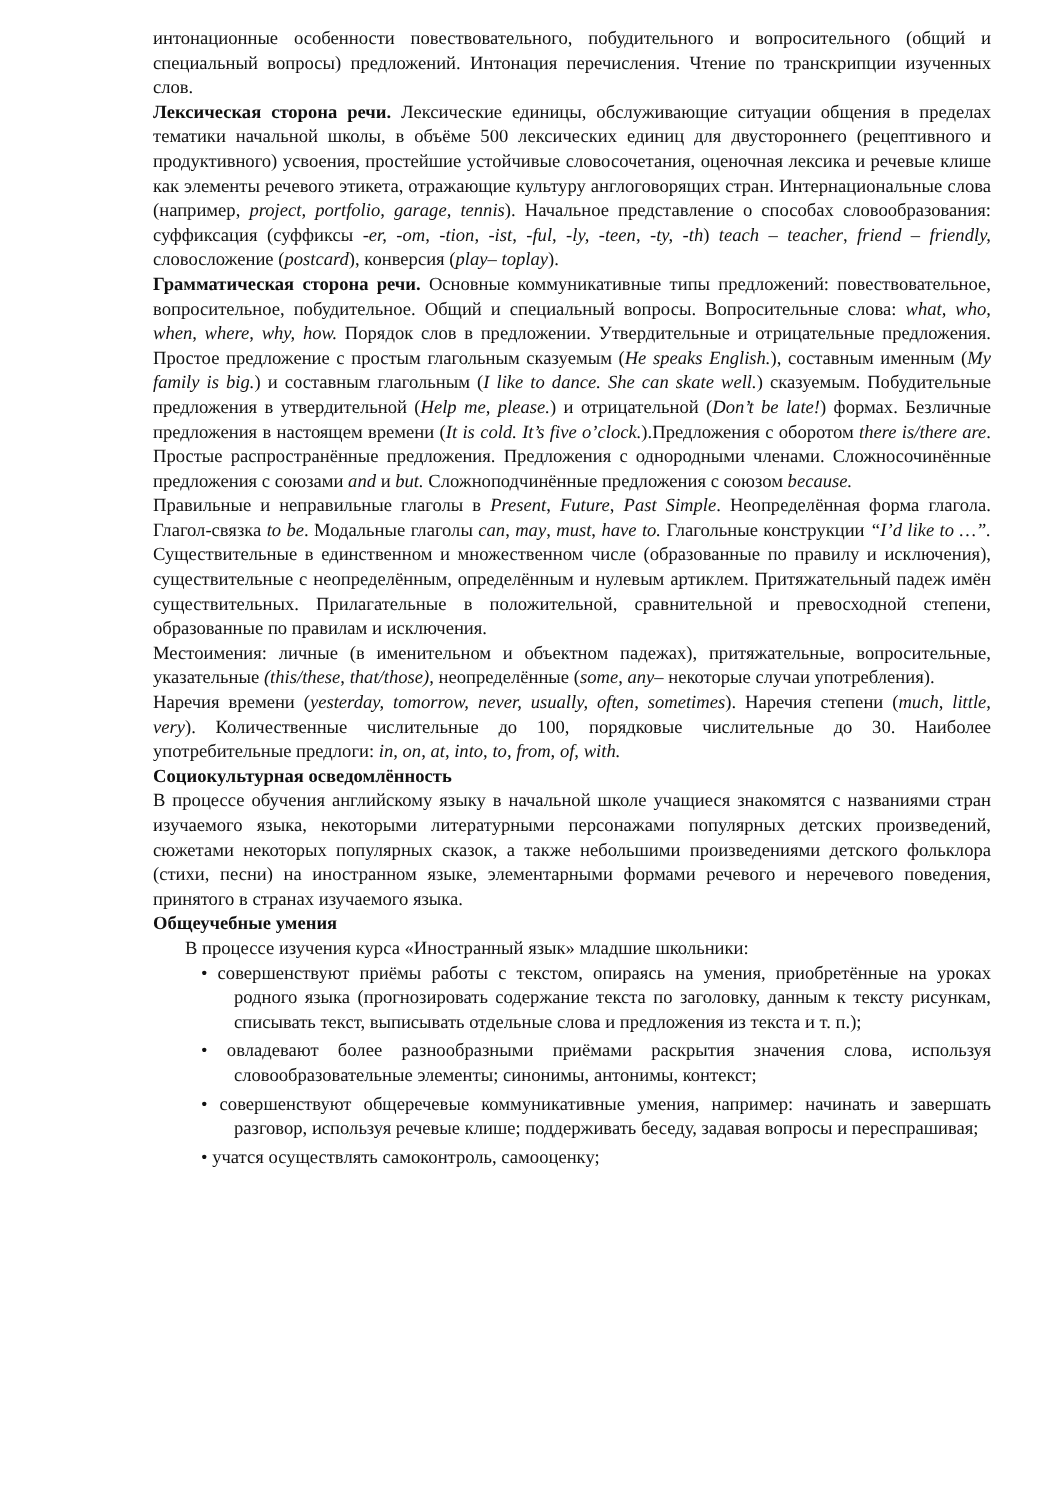интонационные особенности повествовательного, побудительного и вопросительного (общий и специальный вопросы) предложений. Интонация перечисления. Чтение по транскрипции изученных слов.
Лексическая сторона речи. Лексические единицы, обслуживающие ситуации общения в пределах тематики начальной школы, в объёме 500 лексических единиц для двустороннего (рецептивного и продуктивного) усвоения, простейшие устойчивые словосочетания, оценочная лексика и речевые клише как элементы речевого этикета, отражающие культуру англоговорящих стран. Интернациональные слова (например, project, portfolio, garage, tennis). Начальное представление о способах словообразования: суффиксация (суффиксы -er, -om, -tion, -ist, -ful, -ly, -teen, -ty, -th) teach – teacher, friend – friendly, словосложение (postcard), конверсия (play– toplay).
Грамматическая сторона речи. Основные коммуникативные типы предложений: повествовательное, вопросительное, побудительное. Общий и специальный вопросы. Вопросительные слова: what, who, when, where, why, how. Порядок слов в предложении. Утвердительные и отрицательные предложения. Простое предложение с простым глагольным сказуемым (He speaks English.), составным именным (My family is big.) и составным глагольным (I like to dance. She can skate well.) сказуемым. Побудительные предложения в утвердительной (Help me, please.) и отрицательной (Don’t be late!) формах. Безличные предложения в настоящем времени (It is cold. It’s five o’clock.).Предложения с оборотом there is/there are. Простые распространённые предложения. Предложения с однородными членами. Сложносочинённые предложения с союзами and и but. Сложноподчинённые предложения с союзом because.
Правильные и неправильные глаголы в Present, Future, Past Simple. Неопределённая форма глагола. Глагол-связка to be. Модальные глаголы can, may, must, have to. Глагольные конструкции “I’d like to …”. Существительные в единственном и множественном числе (образованные по правилу и исключения), существительные с неопределённым, определённым и нулевым артиклем. Притяжательный падеж имён существительных. Прилагательные в положительной, сравнительной и превосходной степени, образованные по правилам и исключения.
Местоимения: личные (в именительном и объектном падежах), притяжательные, вопросительные, указательные (this/these, that/those), неопределённые (some, any– некоторые случаи употребления).
Наречия времени (yesterday, tomorrow, never, usually, often, sometimes). Наречия степени (much, little, very). Количественные числительные до 100, порядковые числительные до 30. Наиболее употребительные предлоги: in, on, at, into, to, from, of, with.
Социокультурная осведомлённость
В процессе обучения английскому языку в начальной школе учащиеся знакомятся с названиями стран изучаемого языка, некоторыми литературными персонажами популярных детских произведений, сюжетами некоторых популярных сказок, а также небольшими произведениями детского фольклора (стихи, песни) на иностранном языке, элементарными формами речевого и неречевого поведения, принятого в странах изучаемого языка.
Общеучебные умения
В процессе изучения курса «Иностранный язык» младшие школьники:
• совершенствуют приёмы работы с текстом, опираясь на умения, приобретённые на уроках родного языка (прогнозировать содержание текста по заголовку, данным к тексту рисункам, списывать текст, выписывать отдельные слова и предложения из текста и т. п.);
• овладевают более разнообразными приёмами раскрытия значения слова, используя словообразовательные элементы; синонимы, антонимы, контекст;
• совершенствуют общеречевые коммуникативные умения, например: начинать и завершать разговор, используя речевые клише; поддерживать беседу, задавая вопросы и переспрашивая;
• учатся осуществлять самоконтроль, самооценку;